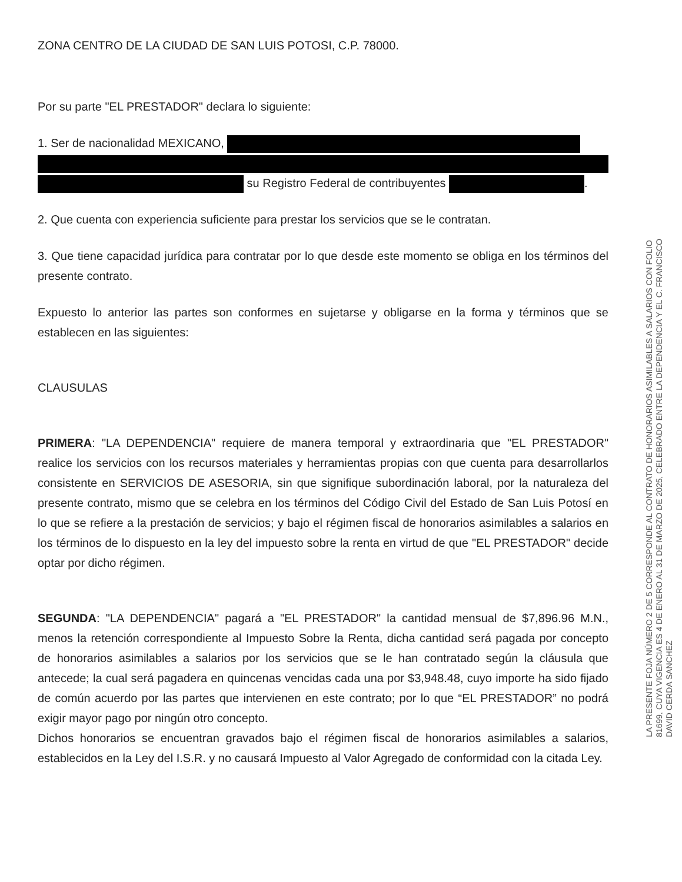ZONA CENTRO DE LA CIUDAD DE SAN LUIS POTOSI, C.P. 78000.
Por su parte "EL PRESTADOR" declara lo siguiente:
1. Ser de nacionalidad MEXICANO,
su Registro Federal de contribuyentes .
2. Que cuenta con experiencia suficiente para prestar los servicios que se le contratan.
3. Que tiene capacidad jurídica para contratar por lo que desde este momento se obliga en los términos del presente contrato.
Expuesto lo anterior las partes son conformes en sujetarse y obligarse en la forma y términos que se establecen en las siguientes:
CLAUSULAS
PRIMERA: "LA DEPENDENCIA" requiere de manera temporal y extraordinaria que "EL PRESTADOR" realice los servicios con los recursos materiales y herramientas propias con que cuenta para desarrollarlos consistente en SERVICIOS DE ASESORIA, sin que signifique subordinación laboral, por la naturaleza del presente contrato, mismo que se celebra en los términos del Código Civil del Estado de San Luis Potosí en lo que se refiere a la prestación de servicios; y bajo el régimen fiscal de honorarios asimilables a salarios en los términos de lo dispuesto en la ley del impuesto sobre la renta en virtud de que "EL PRESTADOR" decide optar por dicho régimen.
SEGUNDA: "LA DEPENDENCIA" pagará a "EL PRESTADOR" la cantidad mensual de $7,896.96 M.N., menos la retención correspondiente al Impuesto Sobre la Renta, dicha cantidad será pagada por concepto de honorarios asimilables a salarios por los servicios que se le han contratado según la cláusula que antecede; la cual será pagadera en quincenas vencidas cada una por $3,948.48, cuyo importe ha sido fijado de común acuerdo por las partes que intervienen en este contrato; por lo que “EL PRESTADOR” no podrá exigir mayor pago por ningún otro concepto.
Dichos honorarios se encuentran gravados bajo el régimen fiscal de honorarios asimilables a salarios, establecidos en la Ley del I.S.R. y no causará Impuesto al Valor Agregado de conformidad con la citada Ley.
LA PRESENTE FOJA NÚMERO 2 DE 5 CORRESPONDE AL CONTRATO DE HONORARIOS ASIMILABLES A SALARIOS CON FOLIO
81699, CUYA VIGENCIA ES 4 DE ENERO AL 31 DE MARZO DE 2025, CELEBRADO ENTRE LA DEPENDENCIA Y EL C. FRANCISCO
DAVID CERDA SANCHEZ